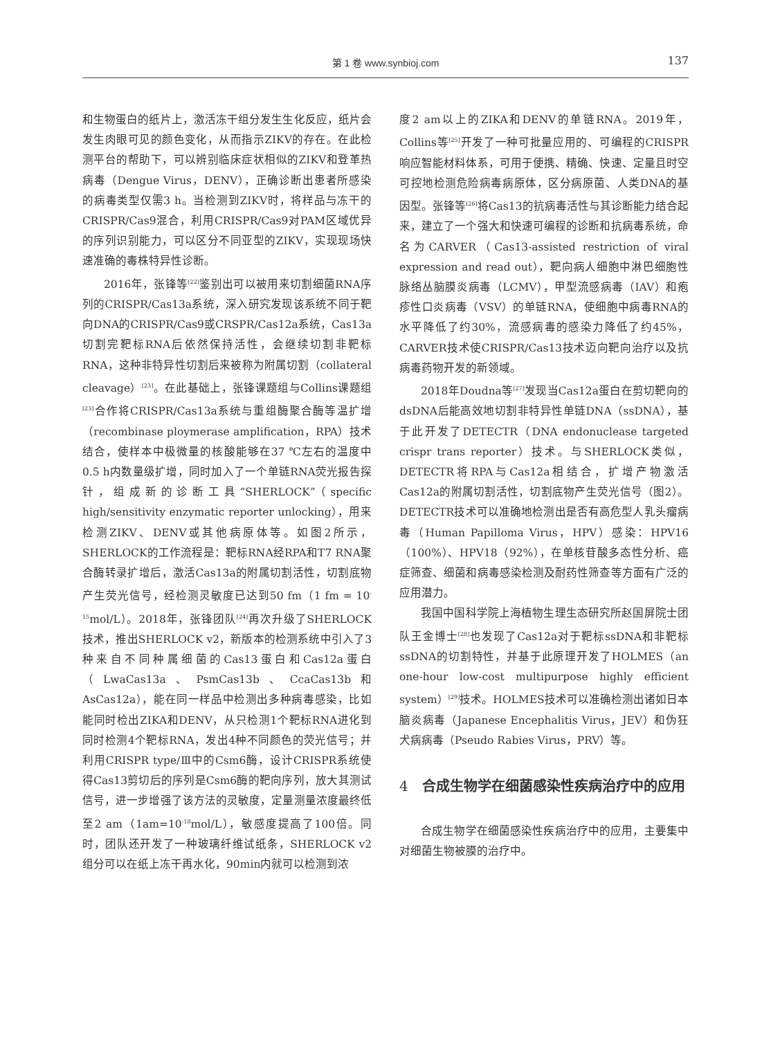第 1 卷 www.synbioj.com 137
和生物蛋白的纸片上，激活冻干组分发生生化反应，纸片会发生肉眼可见的颜色变化，从而指示ZIKV的存在。在此检测平台的帮助下，可以辨别临床症状相似的ZIKV和登革热病毒（Dengue Virus，DENV），正确诊断出患者所感染的病毒类型仅需3 h。当检测到ZIKV时，将样品与冻干的CRISPR/Cas9混合，利用CRISPR/Cas9对PAM区域优异的序列识别能力，可以区分不同亚型的ZIKV，实现现场快速准确的毒株特异性诊断。
2016年，张锋等<sup>[22]</sup>鉴别出可以被用来切割细菌RNA序列的CRISPR/Cas13a系统，深入研究发现该系统不同于靶向DNA的CRISPR/Cas9或CRSPR/Cas12a系统，Cas13a切割完靶标RNA后依然保持活性，会继续切割非靶标RNA，这种非特异性切割后来被称为附属切割（collateral cleavage）<sup>[23]</sup>。在此基础上，张锋课题组与Collins课题组<sup>[23]</sup>合作将CRISPR/Cas13a系统与重组酶聚合酶等温扩增（recombinase ploymerase amplification，RPA）技术结合，使样本中极微量的核酸能够在37 ℃左右的温度中0.5 h内数量级扩增，同时加入了一个单链RNA荧光报告探针，组成新的诊断工具“SHERLOCK”（specific high/sensitivity enzymatic reporter unlocking），用来检测ZIKV、DENV或其他病原体等。如图2所示，SHERLOCK的工作流程是：靶标RNA经RPA和T7 RNA聚合酶转录扩增后，激活Cas13a的附属切割活性，切割底物产生荧光信号，经检测灵敏度已达到50 fm（1 fm = 10<sup>-15</sup>mol/L）。2018年，张锋团队<sup>[24]</sup>再次升级了SHERLOCK技术，推出SHERLOCK v2，新版本的检测系统中引入了3种来自不同种属细菌的Cas13蛋白和Cas12a蛋白（LwaCas13a、PsmCas13b、CcaCas13b和AsCas12a），能在同一样品中检测出多种病毒感染，比如能同时检出ZIKA和DENV，从只检测1个靶标RNA进化到同时检测4个靶标RNA，发出4种不同颜色的荧光信号；并利用CRISPR type/Ⅲ中的Csm6酶，设计CRISPR系统使得Cas13剪切后的序列是Csm6酶的靶向序列，放大其测试信号，进一步增强了该方法的灵敏度，定量测量浓度最终低至2 am（1am=10<sup>-18</sup>mol/L），敏感度提高了100倍。同时，团队还开发了一种玻璃纤维试纸条，SHERLOCK v2组分可以在纸上冻干再水化，90min内就可以检测到浓
度2 am以上的ZIKA和DENV的单链RNA。2019年，Collins等<sup>[25]</sup>开发了一种可批量应用的、可编程的CRISPR响应智能材料体系，可用于便携、精确、快速、定量且时空可控地检测危险病毒病原体，区分病原菌、人类DNA的基因型。张锋等<sup>[26]</sup>将Cas13的抗病毒活性与其诊断能力结合起来，建立了一个强大和快速可编程的诊断和抗病毒系统，命名为CARVER（Cas13-assisted restriction of viral expression and read out），靶向病人细胞中淋巴细胞性脉络丛脑膜炎病毒（LCMV），甲型流感病毒（IAV）和疱疹性口炎病毒（VSV）的单链RNA，使细胞中病毒RNA的水平降低了约30%，流感病毒的感染力降低了约45%，CARVER技术使CRISPR/Cas13技术迈向靶向治疗以及抗病毒药物开发的新领域。
2018年Doudna等<sup>[27]</sup>发现当Cas12a蛋白在剪切靶向的dsDNA后能高效地切割非特异性单链DNA（ssDNA），基于此开发了DETECTR（DNA endonuclease targeted crispr trans reporter）技术。与SHERLOCK类似，DETECTR将RPA与Cas12a相结合，扩增产物激活Cas12a的附属切割活性，切割底物产生荧光信号（图2）。DETECTR技术可以准确地检测出是否有高危型人乳头瘤病毒（Human Papilloma Virus，HPV）感染：HPV16（100%）、HPV18（92%），在单核苷酸多态性分析、癌症筛查、细菌和病毒感染检测及耐药性筛查等方面有广泛的应用潜力。
我国中国科学院上海植物生理生态研究所赵国屏院士团队王金博士<sup>[28]</sup>也发现了Cas12a对于靶标ssDNA和非靶标ssDNA的切割特性，并基于此原理开发了HOLMES（an one-hour low-cost multipurpose highly efficient system）<sup>[29]</sup>技术。HOLMES技术可以准确检测出诸如日本脑炎病毒（Japanese Encephalitis Virus，JEV）和伪狂犬病病毒（Pseudo Rabies Virus，PRV）等。
4 合成生物学在细菌感染性疾病治疗中的应用
合成生物学在细菌感染性疾病治疗中的应用，主要集中对细菌生物被膜的治疗中。